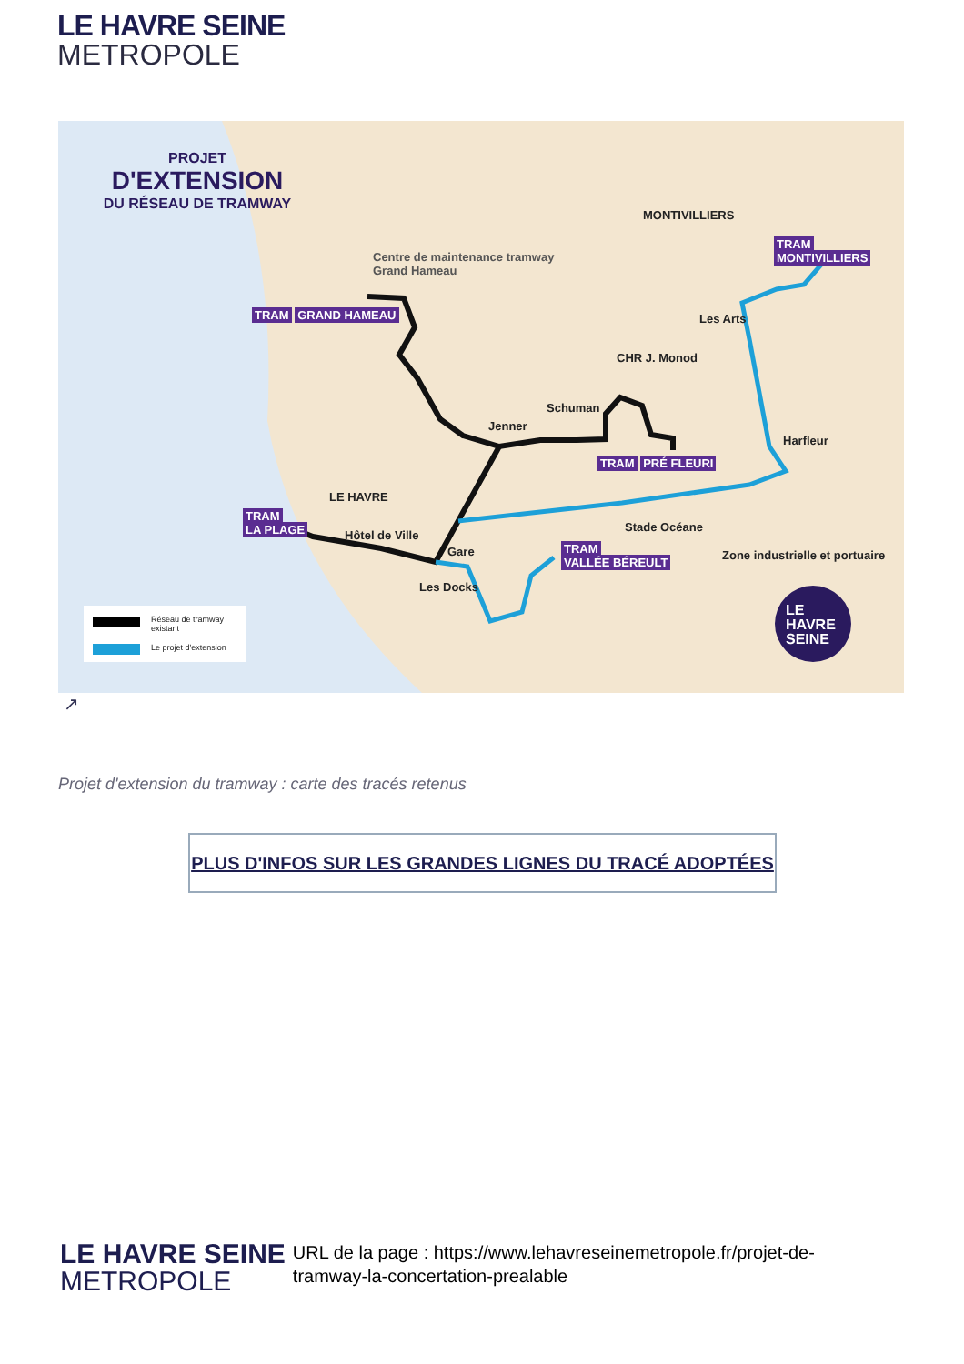LE HAVRE SEINE
METROPOLE
PROJET
D'EXTENSION
DU RÉSEAU DE TRAMWAY
Centre de maintenance tramway
Grand Hameau
MONTIVILLIERS
TRAM
MONTIVILLIERS
TRAM GRAND HAMEAU Les Arts
CHR J. Monod
Schuman
Jenner
Harfleur
TRAM PRÉ FLEURI
LE HAVRE
TRAM
LA PLAGE
Stade Océane
Hôtel de Ville
Gare
TRAM
VALLÉE BÉREULT
Zone industrielle et portuaire
Les Docks
Réseau de tramway
existant
Le projet d'extension
LE
HAVRE
SEINE
↗
Projet d'extension du tramway : carte des tracés retenus
PLUS D'INFOS SUR LES GRANDES LIGNES DU TRACÉ ADOPTÉES
LE HAVRE SEINE
METROPOLE
URL de la page : https://www.lehavreseinemetropole.fr/projet-de-tramway-la-concertation-prealable